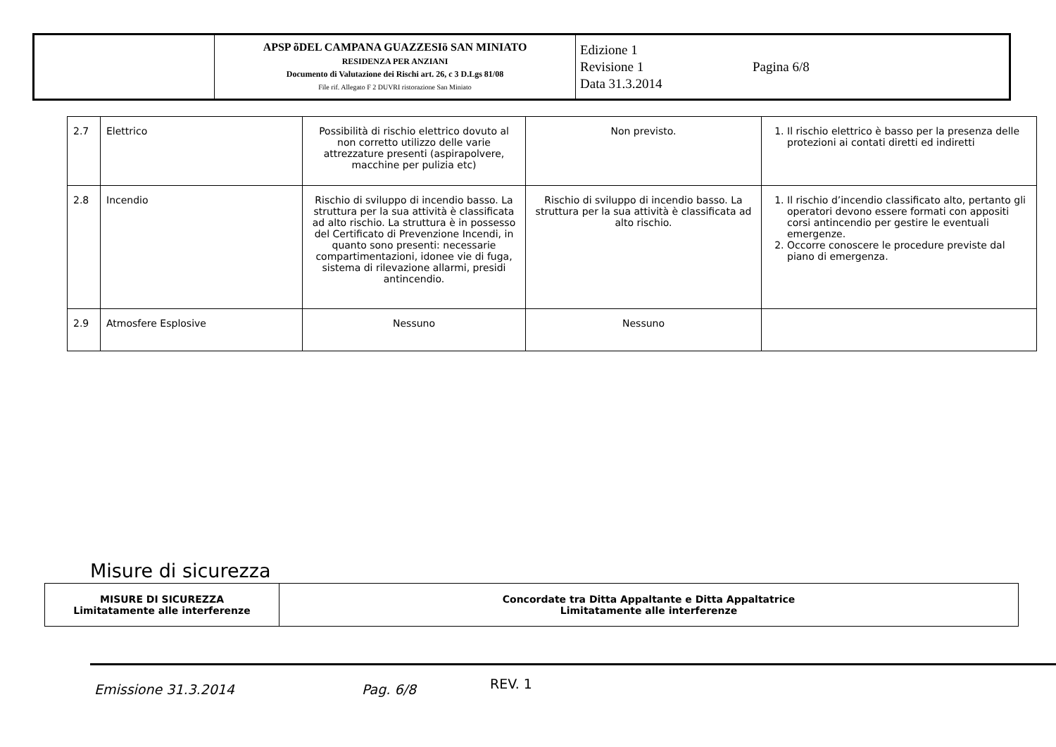| | APSP õDEL CAMPANA GUAZZESIö SAN MINIATO RESIDENZA PER ANZIANI Documento di Valutazione dei Rischi art. 26, c 3 D.Lgs 81/08 File rif. Allegato F 2 DUVRI ristorazione San Miniato | Edizione 1 Revisione 1 Pagina 6/8 Data 31.3.2014 |
| 2.7 | Elettrico | Possibilità di rischio elettrico dovuto al non corretto utilizzo delle varie attrezzature presenti (aspirapolvere, macchine per pulizia etc) | Non previsto. | 1. Il rischio elettrico è basso per la presenza delle protezioni ai contati diretti ed indiretti |
| 2.8 | Incendio | Rischio di sviluppo di incendio basso. La struttura per la sua attività è classificata ad alto rischio. La struttura è in possesso del Certificato di Prevenzione Incendi, in quanto sono presenti: necessarie compartimentazioni, idonee vie di fuga, sistema di rilevazione allarmi, presidi antincendio. | Rischio di sviluppo di incendio basso. La struttura per la sua attività è classificata ad alto rischio. | 1. Il rischio d’incendio classificato alto, pertanto gli operatori devono essere formati con appositi corsi antincendio per gestire le eventuali emergenze. 2. Occorre conoscere le procedure previste dal piano di emergenza. |
| 2.9 | Atmosfere Esplosive | Nessuno | Nessuno | |
Misure di sicurezza
| MISURE DI SICUREZZA Limitatamente alle interferenze | Concordate tra Ditta Appaltante e Ditta Appaltatrice Limitatamente alle interferenze |
Emissione 31.3.2014 Pag. 6/8 REV. 1